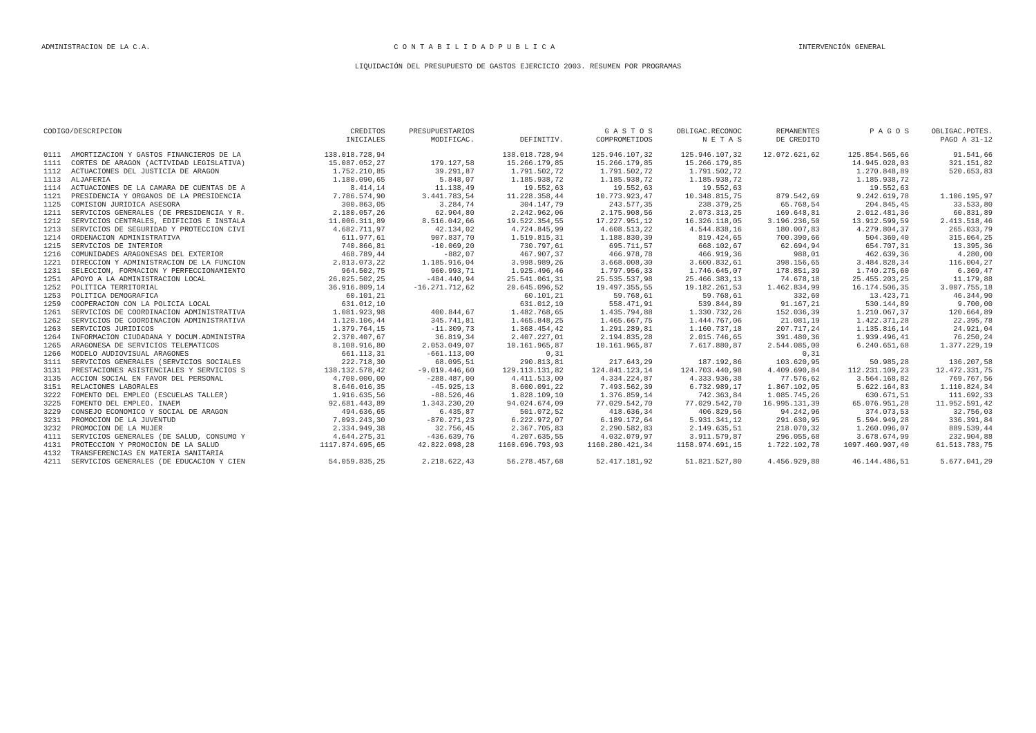ADMINISTRACION DE LA C.A. C O N T A B I L I D A D P U B L I C A INTERVENCIÓN GENERAL
LIQUIDACIÓN DEL PRESUPUESTO DE GASTOS EJERCICIO 2003. RESUMEN POR PROGRAMAS
| CODIGO/DESCRIPCION | | CREDITOS | PRESUPUESTARIOS | | G A S T O S | OBLIGAC.RECONOC | REMANENTES | P A G O S | OBLIGAC.PDTES. |
| --- | --- | --- | --- | --- | --- | --- | --- | --- | --- |
| | | INICIALES | MODIFICAC. | DEFINITIV. | COMPROMETIDOS | N E T A S | DE CREDITO | | PAGO A 31-12 |
| 0111 | AMORTIZACION Y GASTOS FINANCIEROS DE LA | 138.018.728,94 | | 138.018.728,94 | 125.946.107,32 | 125.946.107,32 | 12.072.621,62 | 125.854.565,66 | 91.541,66 |
| 1111 | CORTES DE ARAGON (ACTIVIDAD LEGISLATIVA) | 15.087.052,27 | 179.127,58 | 15.266.179,85 | 15.266.179,85 | 15.266.179,85 | | 14.945.028,03 | 321.151,82 |
| 1112 | ACTUACIONES DEL JUSTICIA DE ARAGON | 1.752.210,85 | 39.291,87 | 1.791.502,72 | 1.791.502,72 | 1.791.502,72 | | 1.270.848,89 | 520.653,83 |
| 1113 | ALJAFERIA | 1.180.090,65 | 5.848,07 | 1.185.938,72 | 1.185.938,72 | 1.185.938,72 | | 1.185.938,72 | |
| 1114 | ACTUACIONES DE LA CAMARA DE CUENTAS DE A | 8.414,14 | 11.138,49 | 19.552,63 | 19.552,63 | 19.552,63 | | 19.552,63 | |
| 1121 | PRESIDENCIA Y ORGANOS DE LA PRESIDENCIA | 7.786.574,90 | 3.441.783,54 | 11.228.358,44 | 10.773.923,47 | 10.348.815,75 | 879.542,69 | 9.242.619,78 | 1.106.195,97 |
| 1125 | COMISION JURIDICA ASESORA | 300.863,05 | 3.284,74 | 304.147,79 | 243.577,35 | 238.379,25 | 65.768,54 | 204.845,45 | 33.533,80 |
| 1211 | SERVICIOS GENERALES (DE PRESIDENCIA Y R. | 2.180.057,26 | 62.904,80 | 2.242.962,06 | 2.175.908,56 | 2.073.313,25 | 169.648,81 | 2.012.481,36 | 60.831,89 |
| 1212 | SERVICIOS CENTRALES, EDIFICIOS E INSTALA | 11.006.311,89 | 8.516.042,66 | 19.522.354,55 | 17.227.951,12 | 16.326.118,05 | 3.196.236,50 | 13.912.599,59 | 2.413.518,46 |
| 1213 | SERVICIOS DE SEGURIDAD Y PROTECCION CIVI | 4.682.711,97 | 42.134,02 | 4.724.845,99 | 4.608.513,22 | 4.544.838,16 | 180.007,83 | 4.279.804,37 | 265.033,79 |
| 1214 | ORDENACION ADMINISTRATIVA | 611.977,61 | 907.837,70 | 1.519.815,31 | 1.188.830,39 | 819.424,65 | 700.390,66 | 504.360,40 | 315.064,25 |
| 1215 | SERVICIOS DE INTERIOR | 740.866,81 | -10.069,20 | 730.797,61 | 695.711,57 | 668.102,67 | 62.694,94 | 654.707,31 | 13.395,36 |
| 1216 | COMUNIDADES ARAGONESAS DEL EXTERIOR | 468.789,44 | -882,07 | 467.907,37 | 466.978,78 | 466.919,36 | 988,01 | 462.639,36 | 4.280,00 |
| 1221 | DIRECCION Y ADMINISTRACION DE LA FUNCION | 2.813.073,22 | 1.185.916,04 | 3.998.989,26 | 3.668.008,30 | 3.600.832,61 | 398.156,65 | 3.484.828,34 | 116.004,27 |
| 1231 | SELECCION, FORMACION Y PERFECCIONAMIENTO | 964.502,75 | 960.993,71 | 1.925.496,46 | 1.797.956,33 | 1.746.645,07 | 178.851,39 | 1.740.275,60 | 6.369,47 |
| 1251 | APOYO A LA ADMINISTRACION LOCAL | 26.025.502,25 | -484.440,94 | 25.541.061,31 | 25.535.537,98 | 25.466.383,13 | 74.678,18 | 25.455.203,25 | 11.179,88 |
| 1252 | POLITICA TERRITORIAL | 36.916.809,14 | -16.271.712,62 | 20.645.096,52 | 19.497.355,55 | 19.182.261,53 | 1.462.834,99 | 16.174.506,35 | 3.007.755,18 |
| 1253 | POLITICA DEMOGRAFICA | 60.101,21 | | 60.101,21 | 59.768,61 | 59.768,61 | 332,60 | 13.423,71 | 46.344,90 |
| 1259 | COOPERACION CON LA POLICIA LOCAL | 631.012,10 | | 631.012,10 | 558.471,91 | 539.844,89 | 91.167,21 | 530.144,89 | 9.700,00 |
| 1261 | SERVICIOS DE COORDINACION ADMINISTRATIVA | 1.081.923,98 | 400.844,67 | 1.482.768,65 | 1.435.794,88 | 1.330.732,26 | 152.036,39 | 1.210.067,37 | 120.664,89 |
| 1262 | SERVICIOS DE COORDINACION ADMINISTRATIVA | 1.120.106,44 | 345.741,81 | 1.465.848,25 | 1.465.667,75 | 1.444.767,06 | 21.081,19 | 1.422.371,28 | 22.395,78 |
| 1263 | SERVICIOS JURIDICOS | 1.379.764,15 | -11.309,73 | 1.368.454,42 | 1.291.289,81 | 1.160.737,18 | 207.717,24 | 1.135.816,14 | 24.921,04 |
| 1264 | INFORMACION CIUDADANA Y DOCUM.ADMINISTRA | 2.370.407,67 | 36.819,34 | 2.407.227,01 | 2.194.835,28 | 2.015.746,65 | 391.480,36 | 1.939.496,41 | 76.250,24 |
| 1265 | ARAGONESA DE SERVICIOS TELEMATICOS | 8.108.916,80 | 2.053.049,07 | 10.161.965,87 | 10.161.965,87 | 7.617.880,87 | 2.544.085,00 | 6.240.651,68 | 1.377.229,19 |
| 1266 | MODELO AUDIOVISUAL ARAGONES | 661.113,31 | -661.113,00 | 0,31 | | | 0,31 | | |
| 3111 | SERVICIOS GENERALES (SERVICIOS SOCIALES | 222.718,30 | 68.095,51 | 290.813,81 | 217.643,29 | 187.192,86 | 103.620,95 | 50.985,28 | 136.207,58 |
| 3131 | PRESTACIONES ASISTENCIALES Y SERVICIOS S | 138.132.578,42 | -9.019.446,60 | 129.113.131,82 | 124.841.123,14 | 124.703.440,98 | 4.409.690,84 | 112.231.109,23 | 12.472.331,75 |
| 3135 | ACCION SOCIAL EN FAVOR DEL PERSONAL | 4.700.000,00 | -288.487,00 | 4.411.513,00 | 4.334.224,87 | 4.333.936,38 | 77.576,62 | 3.564.168,82 | 769.767,56 |
| 3151 | RELACIONES LABORALES | 8.646.016,35 | -45.925,13 | 8.600.091,22 | 7.493.562,39 | 6.732.989,17 | 1.867.102,05 | 5.622.164,83 | 1.110.824,34 |
| 3222 | FOMENTO DEL EMPLEO (ESCUELAS TALLER) | 1.916.635,56 | -88.526,46 | 1.828.109,10 | 1.376.859,14 | 742.363,84 | 1.085.745,26 | 630.671,51 | 111.692,33 |
| 3225 | FOMENTO DEL EMPLEO. INAEM | 92.681.443,89 | 1.343.230,20 | 94.024.674,09 | 77.029.542,70 | 77.029.542,70 | 16.995.131,39 | 65.076.951,28 | 11.952.591,42 |
| 3229 | CONSEJO ECONOMICO Y SOCIAL DE ARAGON | 494.636,65 | 6.435,87 | 501.072,52 | 418.636,34 | 406.829,56 | 94.242,96 | 374.073,53 | 32.756,03 |
| 3231 | PROMOCION DE LA JUVENTUD | 7.093.243,30 | -870.271,23 | 6.222.972,07 | 6.189.172,64 | 5.931.341,12 | 291.630,95 | 5.594.949,28 | 336.391,84 |
| 3232 | PROMOCION DE LA MUJER | 2.334.949,38 | 32.756,45 | 2.367.705,83 | 2.290.582,83 | 2.149.635,51 | 218.070,32 | 1.260.096,07 | 889.539,44 |
| 4111 | SERVICIOS GENERALES (DE SALUD, CONSUMO Y | 4.644.275,31 | -436.639,76 | 4.207.635,55 | 4.032.079,97 | 3.911.579,87 | 296.055,68 | 3.678.674,99 | 232.904,88 |
| 4131 | PROTECCION Y PROMOCION DE LA SALUD | 1117.874.695,65 | 42.822.098,28 | 1160.696.793,93 | 1160.280.421,34 | 1158.974.691,15 | 1.722.102,78 | 1097.460.907,40 | 61.513.783,75 |
| 4132 | TRANSFERENCIAS EN MATERIA SANITARIA | | | | | | | | |
| 4211 | SERVICIOS GENERALES (DE EDUCACION Y CIEN | 54.059.835,25 | 2.218.622,43 | 56.278.457,68 | 52.417.181,92 | 51.821.527,80 | 4.456.929,88 | 46.144.486,51 | 5.677.041,29 |